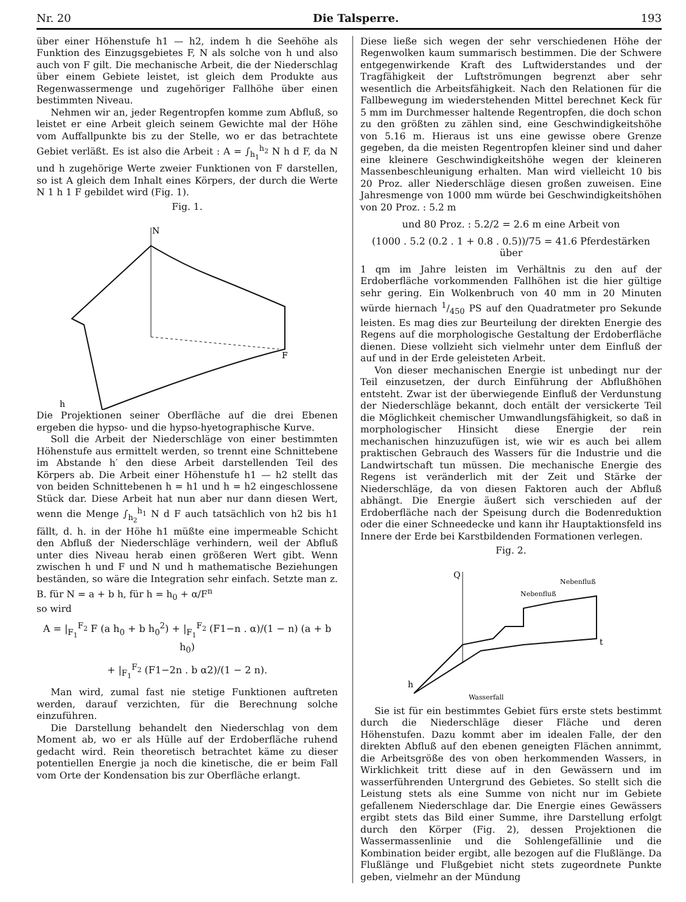Nr. 20 Die Talsperre. 193
über einer Höhenstufe h1 — h2, indem h die Seehöhe als Funktion des Einzugsgebietes F, N als solche von h und also auch von F gilt. Die mechanische Arbeit, die der Niederschlag über einem Gebiete leistet, ist gleich dem Produkte aus Regenwassermenge und zugehöriger Fallhöhe über einen bestimmten Niveau.
Nehmen wir an, jeder Regentropfen komme zum Abfluß, so leistet er eine Arbeit gleich seinem Gewichte mal der Höhe vom Auffallpunkte bis zu der Stelle, wo er das betrachtete Gebiet verläßt. Es ist also die Arbeit : A = ∫<sub>h<sub>1</sub></sub><sup>h<sub>2</sub></sup> N h d F, da N und h zugehörige Werte zweier Funktionen von F darstellen, so ist A gleich dem Inhalt eines Körpers, der durch die Werte N 1 h 1 F gebildet wird (Fig. 1).
Fig. 1.
N
F
h
Die Projektionen seiner Oberfläche auf die drei Ebenen ergeben die hypso- und die hypso-hyetographische Kurve.
Soll die Arbeit der Niederschläge von einer bestimmten Höhenstufe aus ermittelt werden, so trennt eine Schnittebene im Abstande h′ den diese Arbeit darstellenden Teil des Körpers ab. Die Arbeit einer Höhenstufe h1 — h2 stellt das von beiden Schnittebenen h = h1 und h = h2 eingeschlossene Stück dar. Diese Arbeit hat nun aber nur dann diesen Wert, wenn die Menge ∫<sub>h<sub>2</sub></sub><sup>h<sub>1</sub></sup> N d F auch tatsächlich von h2 bis h1 fällt, d. h. in der Höhe h1 müßte eine impermeable Schicht den Abfluß der Niederschläge verhindern, weil der Abfluß unter dies Niveau herab einen größeren Wert gibt. Wenn zwischen h und F und N und h mathematische Beziehungen beständen, so wäre die Integration sehr einfach. Setzte man z. B. für N = a + b h, für h = h<sub>0</sub> + α/F<sup>n</sup>
so wird
A = |<sub>F<sub>1</sub></sub><sup>F<sub>2</sub></sup> F (a h<sub>0</sub> + b h<sub>0</sub><sup>2</sup>) + |<sub>F<sub>1</sub></sub><sup>F<sub>2</sub></sup> (F1−n . α)/(1 − n) (a + b h<sub>0</sub>)
+ |<sub>F<sub>1</sub></sub><sup>F<sub>2</sub></sup> (F1−2n . b α2)/(1 − 2 n).
Man wird, zumal fast nie stetige Funktionen auftreten werden, darauf verzichten, für die Berechnung solche einzuführen.
Die Darstellung behandelt den Niederschlag von dem Moment ab, wo er als Hülle auf der Erdoberfläche ruhend gedacht wird. Rein theoretisch betrachtet käme zu dieser potentiellen Energie ja noch die kinetische, die er beim Fall vom Orte der Kondensation bis zur Oberfläche erlangt.
Diese ließe sich wegen der sehr verschiedenen Höhe der Regenwolken kaum summarisch bestimmen. Die der Schwere entgegenwirkende Kraft des Luftwiderstandes und der Tragfähigkeit der Luftströmungen begrenzt aber sehr wesentlich die Arbeitsfähigkeit. Nach den Relationen für die Fallbewegung im wiederstehenden Mittel berechnet Keck für 5 mm im Durchmesser haltende Regentropfen, die doch schon zu den größten zu zählen sind, eine Geschwindigkeitshöhe von 5.16 m. Hieraus ist uns eine gewisse obere Grenze gegeben, da die meisten Regentropfen kleiner sind und daher eine kleinere Geschwindigkeitshöhe wegen der kleineren Massenbeschleunigung erhalten. Man wird vielleicht 10 bis 20 Proz. aller Niederschläge diesen großen zuweisen. Eine Jahresmenge von 1000 mm würde bei Geschwindigkeitshöhen von 20 Proz. : 5.2 m
und 80 Proz. : 5.2/2 = 2.6 m eine Arbeit von
(1000 . 5.2 (0.2 . 1 + 0.8 . 0.5))/75 = 41.6 Pferdestärken über
1 qm im Jahre leisten im Verhältnis zu den auf der Erdoberfläche vorkommenden Fallhöhen ist die hier gültige sehr gering. Ein Wolkenbruch von 40 mm in 20 Minuten würde hiernach 1/450 PS auf den Quadratmeter pro Sekunde leisten. Es mag dies zur Beurteilung der direkten Energie des Regens auf die morphologische Gestaltung der Erdoberfläche dienen. Diese vollzieht sich vielmehr unter dem Einfluß der auf und in der Erde geleisteten Arbeit.
Von dieser mechanischen Energie ist unbedingt nur der Teil einzusetzen, der durch Einführung der Abflußhöhen entsteht. Zwar ist der überwiegende Einfluß der Verdunstung der Niederschläge bekannt, doch entält der versickerte Teil die Möglichkeit chemischer Umwandlungsfähigkeit, so daß in morphologischer Hinsicht diese Energie der rein mechanischen hinzuzufügen ist, wie wir es auch bei allem praktischen Gebrauch des Wassers für die Industrie und die Landwirtschaft tun müssen. Die mechanische Energie des Regens ist veränderlich mit der Zeit und Stärke der Niederschläge, da von diesen Faktoren auch der Abfluß abhängt. Die Energie äußert sich verschieden auf der Erdoberfläche nach der Speisung durch die Bodenreduktion oder die einer Schneedecke und kann ihr Hauptaktionsfeld ins Innere der Erde bei Karstbildenden Formationen verlegen.
Fig. 2.
Q
h
t
Nebenfluß
Nebenfluß
Wasserfall
Sie ist für ein bestimmtes Gebiet fürs erste stets bestimmt durch die Niederschläge dieser Fläche und deren Höhenstufen. Dazu kommt aber im idealen Falle, der den direkten Abfluß auf den ebenen geneigten Flächen annimmt, die Arbeitsgröße des von oben herkommenden Wassers, in Wirklichkeit tritt diese auf in den Gewässern und im wasserführenden Untergrund des Gebietes. So stellt sich die Leistung stets als eine Summe von nicht nur im Gebiete gefallenem Niederschlage dar. Die Energie eines Gewässers ergibt stets das Bild einer Summe, ihre Darstellung erfolgt durch den Körper (Fig. 2), dessen Projektionen die Wassermassenlinie und die Sohlengefällinie und die Kombination beider ergibt, alle bezogen auf die Flußlänge. Da Flußlänge und Flußgebiet nicht stets zugeordnete Punkte geben, vielmehr an der Mündung